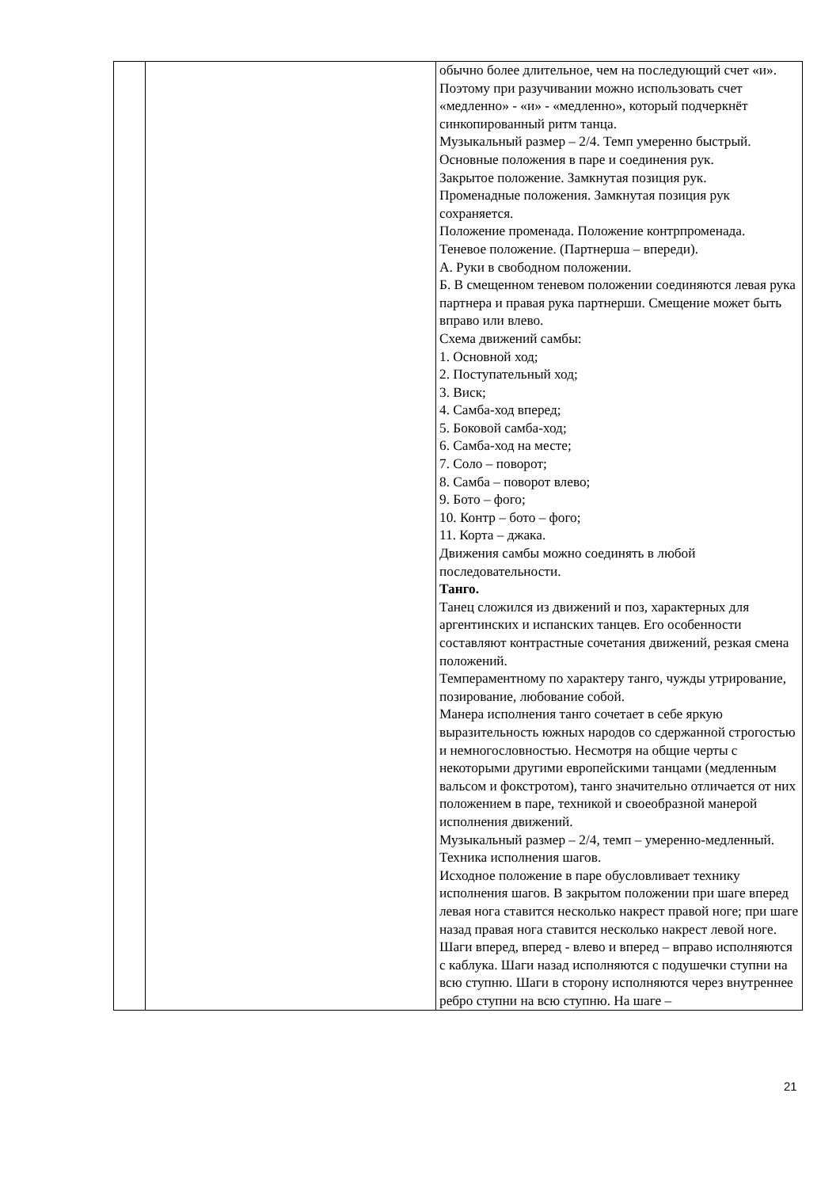| | | обычно более длительное, чем на последующий счет «и». Поэтому при разучивании можно использовать счет «медленно» - «и» - «медленно», который подчеркнёт синкопированный ритм танца. Музыкальный размер – 2/4. Темп умеренно быстрый. Основные положения в паре и соединения рук. Закрытое положение. Замкнутая позиция рук. Променадные положения. Замкнутая позиция рук сохраняется. Положение променада. Положение контрпроменада. Теневое положение. (Партнерша – впереди). А. Руки в свободном положении. Б. В смещенном теневом положении соединяются левая рука партнера и правая рука партнерши. Смещение может быть вправо или влево. Схема движений самбы: 1. Основной ход; 2. Поступательный ход; 3. Виск; 4. Самба-ход вперед; 5. Боковой самба-ход; 6. Самба-ход на месте; 7. Соло – поворот; 8. Самба – поворот влево; 9. Бото – фого; 10. Контр – бото – фого; 11. Корта – джака. Движения самбы можно соединять в любой последовательности. Танго. Танец сложился из движений и поз, характерных для аргентинских и испанских танцев. Его особенности составляют контрастные сочетания движений, резкая смена положений. Темпераментному по характеру танго, чужды утрирование, позирование, любование собой. Манера исполнения танго сочетает в себе яркую выразительность южных народов со сдержанной строгостью и немногословностью. Несмотря на общие черты с некоторыми другими европейскими танцами (медленным вальсом и фокстротом), танго значительно отличается от них положением в паре, техникой и своеобразной манерой исполнения движений. Музыкальный размер – 2/4, темп – умеренно-медленный. Техника исполнения шагов. Исходное положение в паре обусловливает технику исполнения шагов. В закрытом положении при шаге вперед левая нога ставится несколько накрест правой ноге; при шаге назад правая нога ставится несколько накрест левой ноге. Шаги вперед, вперед - влево и вперед – вправо исполняются с каблука. Шаги назад исполняются с подушечки ступни на всю ступню. Шаги в сторону исполняются через внутреннее ребро ступни на всю ступню. На шаге – |
21